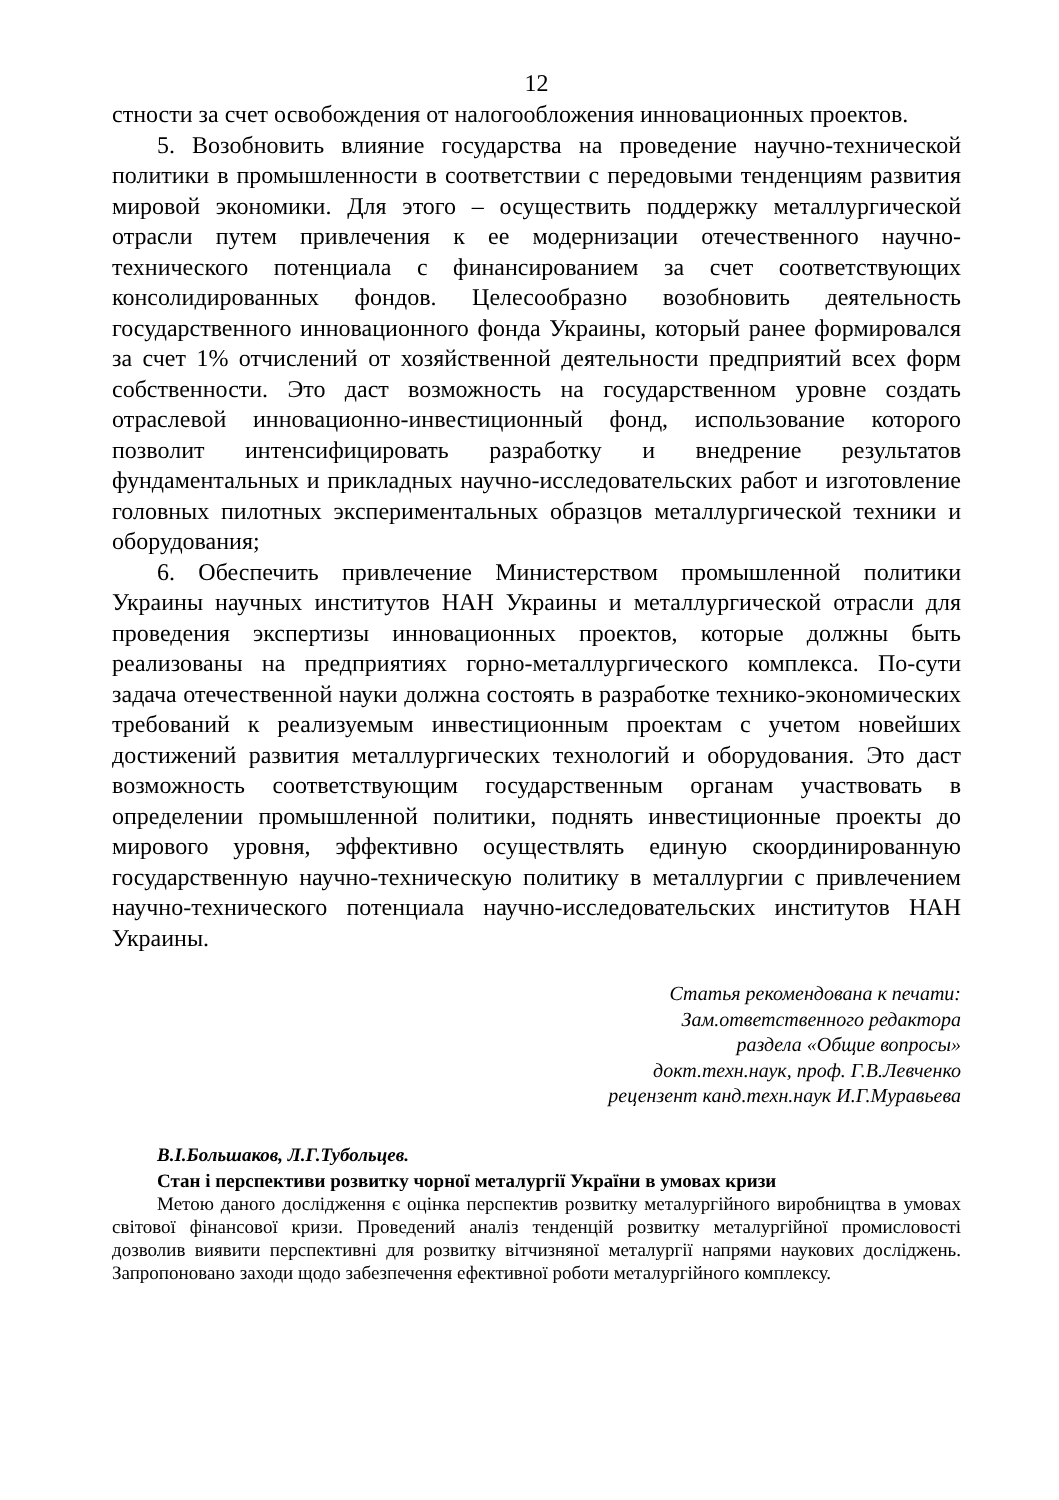12
стности за счет освобождения от налогообложения инновационных проектов.
5. Возобновить влияние государства на проведение научно-технической политики в промышленности в соответствии с передовыми тенденциям развития мировой экономики. Для этого – осуществить поддержку металлургической отрасли путем привлечения к ее модернизации отечественного научно-технического потенциала с финансированием за счет соответствующих консолидированных фондов. Целесообразно возобновить деятельность государственного инновационного фонда Украины, который ранее формировался за счет 1% отчислений от хозяйственной деятельности предприятий всех форм собственности. Это даст возможность на государственном уровне создать отраслевой инновационно-инвестиционный фонд, использование которого позволит интенсифицировать разработку и внедрение результатов фундаментальных и прикладных научно-исследовательских работ и изготовление головных пилотных экспериментальных образцов металлургической техники и оборудования;
6. Обеспечить привлечение Министерством промышленной политики Украины научных институтов НАН Украины и металлургической отрасли для проведения экспертизы инновационных проектов, которые должны быть реализованы на предприятиях горно-металлургического комплекса. По-сути задача отечественной науки должна состоять в разработке технико-экономических требований к реализуемым инвестиционным проектам с учетом новейших достижений развития металлургических технологий и оборудования. Это даст возможность соответствующим государственным органам участвовать в определении промышленной политики, поднять инвестиционные проекты до мирового уровня, эффективно осуществлять единую скоординированную государственную научно-техническую политику в металлургии с привлечением научно-технического потенциала научно-исследовательских институтов НАН Украины.
Статья рекомендована к печати:
Зам.ответственного редактора
раздела «Общие вопросы»
докт.техн.наук, проф. Г.В.Левченко
рецензент канд.техн.наук И.Г.Муравьева
В.І.Большаков, Л.Г.Тубольцев.
Стан і перспективи розвитку чорної металургії України в умовах кризи
Метою даного дослідження є оцінка перспектив розвитку металургійного виробництва в умовах світової фінансової кризи. Проведений аналіз тенденцій розвитку металургійної промисловості дозволив виявити перспективні для розвитку вітчизняної металургії напрями наукових досліджень. Запропоновано заходи щодо забезпечення ефективної роботи металургійного комплексу.